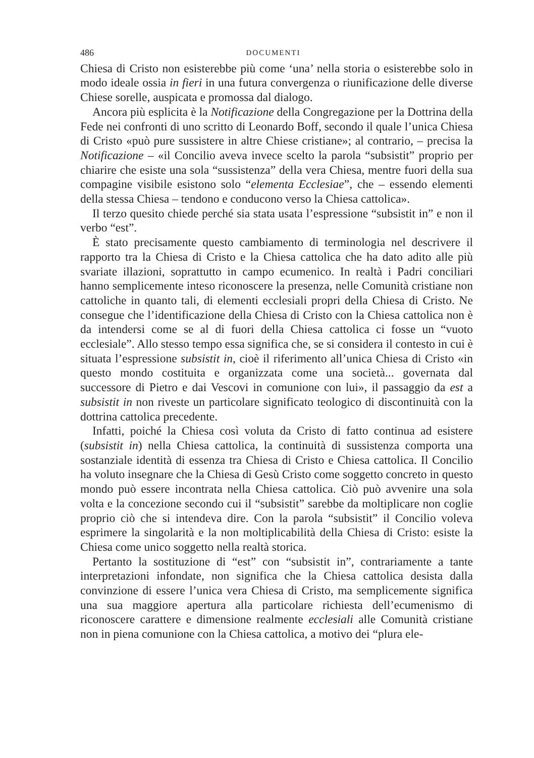486 DOCUMENTI
Chiesa di Cristo non esisterebbe più come ‘una’ nella storia o esisterebbe solo in modo ideale ossia in fieri in una futura convergenza o riunificazione delle diverse Chiese sorelle, auspicata e promossa dal dialogo.
Ancora più esplicita è la Notificazione della Congregazione per la Dottrina della Fede nei confronti di uno scritto di Leonardo Boff, secondo il quale l’unica Chiesa di Cristo «può pure sussistere in altre Chiese cristiane»; al contrario, – precisa la Notificazione – «il Concilio aveva invece scelto la parola “subsistit” proprio per chiarire che esiste una sola “sussistenza” della vera Chiesa, mentre fuori della sua compagine visibile esistono solo “elementa Ecclesiae”, che – essendo elementi della stessa Chiesa – tendono e conducono verso la Chiesa cattolica».
Il terzo quesito chiede perché sia stata usata l’espressione “subsistit in” e non il verbo “est”.
È stato precisamente questo cambiamento di terminologia nel descrivere il rapporto tra la Chiesa di Cristo e la Chiesa cattolica che ha dato adito alle più svariate illazioni, soprattutto in campo ecumenico. In realtà i Padri conciliari hanno semplicemente inteso riconoscere la presenza, nelle Comunità cristiane non cattoliche in quanto tali, di elementi ecclesiali propri della Chiesa di Cristo. Ne consegue che l’identificazione della Chiesa di Cristo con la Chiesa cattolica non è da intendersi come se al di fuori della Chiesa cattolica ci fosse un “vuoto ecclesiale”. Allo stesso tempo essa significa che, se si considera il contesto in cui è situata l’espressione subsistit in, cioè il riferimento all’unica Chiesa di Cristo «in questo mondo costituita e organizzata come una società... governata dal successore di Pietro e dai Vescovi in comunione con lui», il passaggio da est a subsistit in non riveste un particolare significato teologico di discontinuità con la dottrina cattolica precedente.
Infatti, poiché la Chiesa così voluta da Cristo di fatto continua ad esistere (subsistit in) nella Chiesa cattolica, la continuità di sussistenza comporta una sostanziale identità di essenza tra Chiesa di Cristo e Chiesa cattolica. Il Concilio ha voluto insegnare che la Chiesa di Gesù Cristo come soggetto concreto in questo mondo può essere incontrata nella Chiesa cattolica. Ciò può avvenire una sola volta e la concezione secondo cui il “subsistit” sarebbe da moltiplicare non coglie proprio ciò che si intendeva dire. Con la parola “subsistit” il Concilio voleva esprimere la singolarità e la non moltiplicabilità della Chiesa di Cristo: esiste la Chiesa come unico soggetto nella realtà storica.
Pertanto la sostituzione di “est” con “subsistit in”, contrariamente a tante interpretazioni infondate, non significa che la Chiesa cattolica desista dalla convinzione di essere l’unica vera Chiesa di Cristo, ma semplicemente significa una sua maggiore apertura alla particolare richiesta dell’ecumenismo di riconoscere carattere e dimensione realmente ecclesiali alle Comunità cristiane non in piena comunione con la Chiesa cattolica, a motivo dei “plura ele-